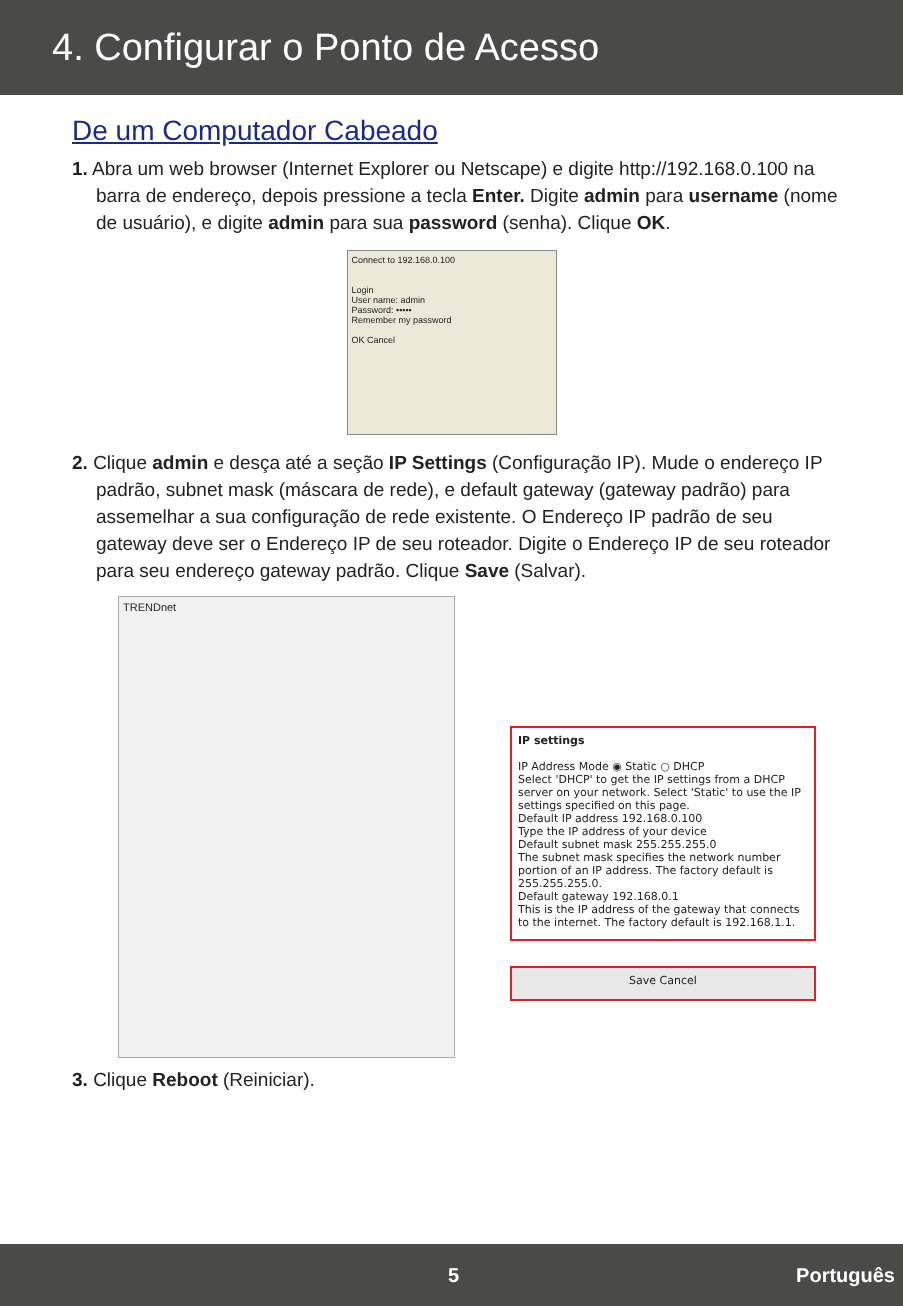4. Configurar o Ponto de Acesso
De um Computador Cabeado
1. Abra um web browser (Internet Explorer ou Netscape) e digite http://192.168.0.100 na barra de endereço, depois pressione a tecla Enter. Digite admin para username (nome de usuário), e digite admin para sua password (senha). Clique OK.
Connect to 192.168.0.100
Login
User name: admin
Password: •••••
Remember my password
OK Cancel
2. Clique admin e desça até a seção IP Settings (Configuração IP). Mude o endereço IP padrão, subnet mask (máscara de rede), e default gateway (gateway padrão) para assemelhar a sua configuração de rede existente. O Endereço IP padrão de seu gateway deve ser o Endereço IP de seu roteador. Digite o Endereço IP de seu roteador para seu endereço gateway padrão. Clique Save (Salvar).
TRENDnet
IP settings
IP Address Mode ◉ Static ○ DHCP
Select 'DHCP' to get the IP settings from a DHCP server on your network. Select 'Static' to use the IP settings specified on this page.
Default IP address 192.168.0.100
Type the IP address of your device
Default subnet mask 255.255.255.0
The subnet mask specifies the network number portion of an IP address. The factory default is 255.255.255.0.
Default gateway 192.168.0.1
This is the IP address of the gateway that connects to the internet. The factory default is 192.168.1.1.
Save Cancel
3. Clique Reboot (Reiniciar).
5 Português